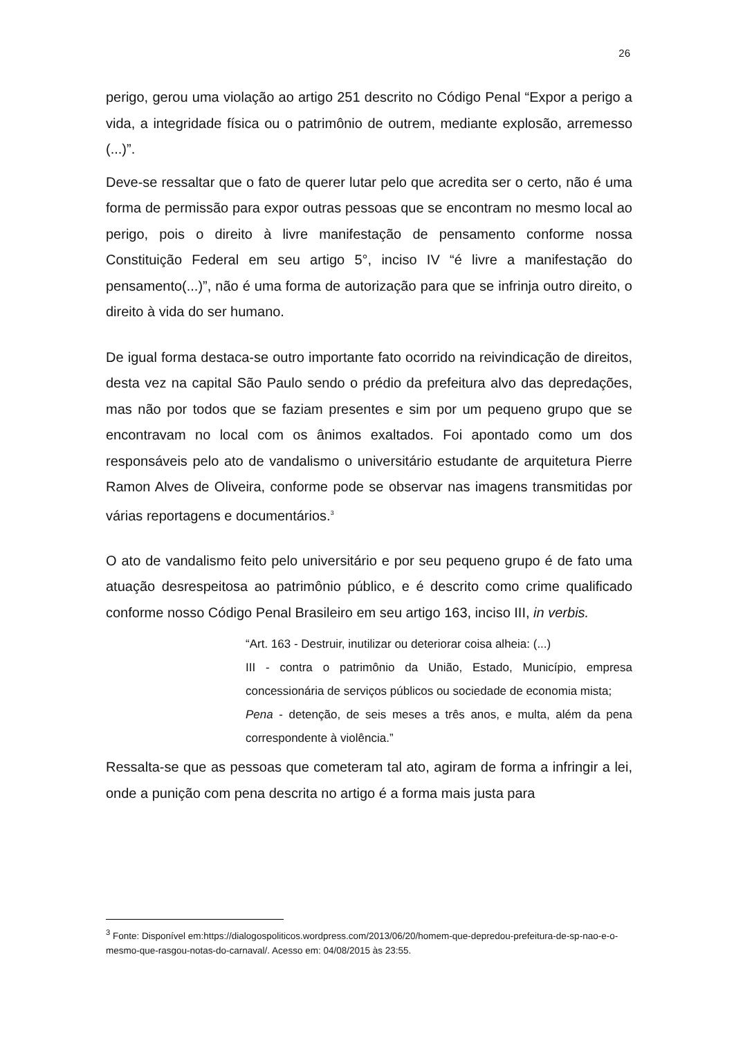26
perigo, gerou uma violação ao artigo 251 descrito no Código Penal “Expor a perigo a vida, a integridade física ou o patrimônio de outrem, mediante explosão, arremesso (...)”.
Deve-se ressaltar que o fato de querer lutar pelo que acredita ser o certo, não é uma forma de permissão para expor outras pessoas que se encontram no mesmo local ao perigo, pois o direito à livre manifestação de pensamento conforme nossa Constituição Federal em seu artigo 5°, inciso IV “é livre a manifestação do pensamento(...)”, não é uma forma de autorização para que se infrinja outro direito, o direito à vida do ser humano.
De igual forma destaca-se outro importante fato ocorrido na reivindicação de direitos, desta vez na capital São Paulo sendo o prédio da prefeitura alvo das depredações, mas não por todos que se faziam presentes e sim por um pequeno grupo que se encontravam no local com os ânimos exaltados. Foi apontado como um dos responsáveis pelo ato de vandalismo o universitário estudante de arquitetura Pierre Ramon Alves de Oliveira, conforme pode se observar nas imagens transmitidas por várias reportagens e documentários.<sup>3</sup>
O ato de vandalismo feito pelo universitário e por seu pequeno grupo é de fato uma atuação desrespeitosa ao patrimônio público, e é descrito como crime qualificado conforme nosso Código Penal Brasileiro em seu artigo 163, inciso III, in verbis.
“Art. 163 - Destruir, inutilizar ou deteriorar coisa alheia: (...)
III - contra o patrimônio da União, Estado, Município, empresa concessionária de serviços públicos ou sociedade de economia mista;
Pena - detenção, de seis meses a três anos, e multa, além da pena correspondente à violência.”
Ressalta-se que as pessoas que cometeram tal ato, agiram de forma a infringir a lei, onde a punição com pena descrita no artigo é a forma mais justa para
<sup>3</sup> Fonte: Disponível em:https://dialogospoliticos.wordpress.com/2013/06/20/homem-que-depredou-prefeitura-de-sp-nao-e-o-mesmo-que-rasgou-notas-do-carnaval/. Acesso em: 04/08/2015 às 23:55.